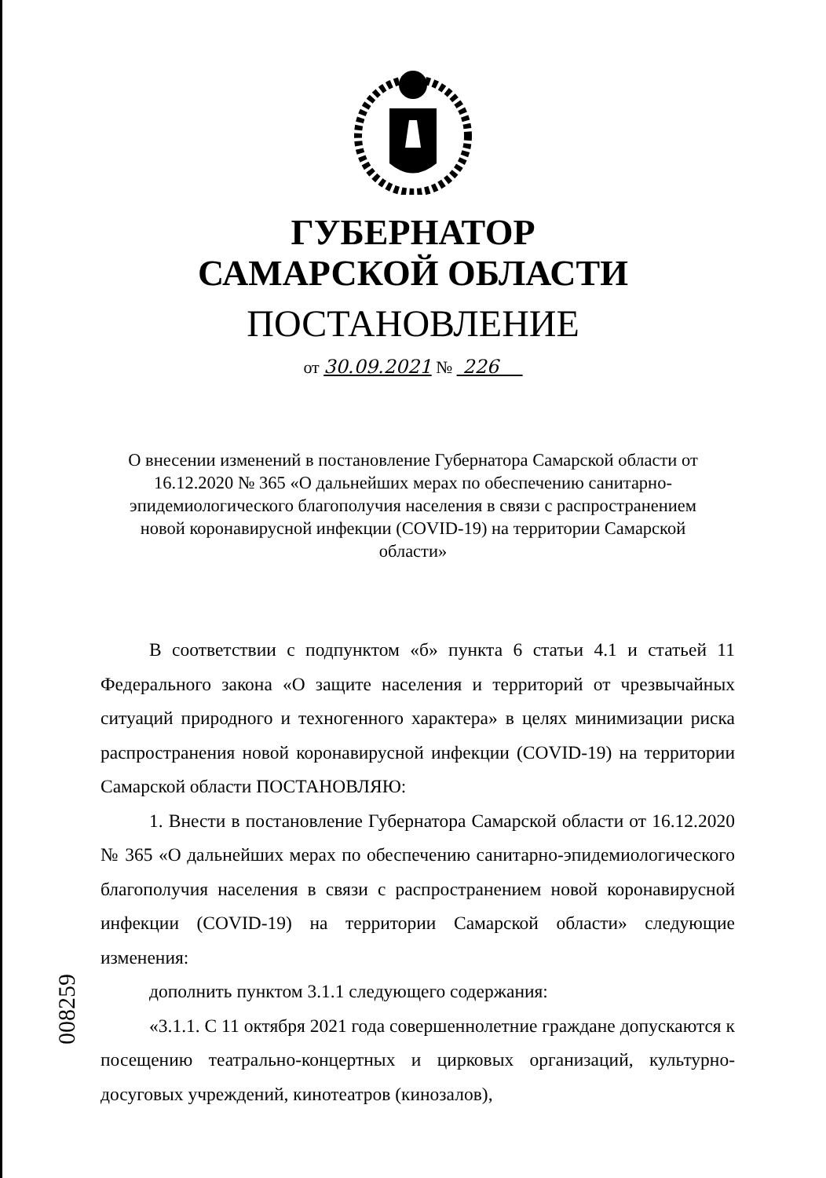ГУБЕРНАТОР
САМАРСКОЙ ОБЛАСТИ
ПОСТАНОВЛЕНИЕ
от 30.09.2021 № 226
О внесении изменений в постановление Губернатора Самарской области от 16.12.2020 № 365 «О дальнейших мерах по обеспечению санитарно-эпидемиологического благополучия населения в связи с распространением новой коронавирусной инфекции (COVID-19) на территории Самарской области»
В соответствии с подпунктом «б» пункта 6 статьи 4.1 и статьей 11 Федерального закона «О защите населения и территорий от чрезвычайных ситуаций природного и техногенного характера» в целях минимизации риска распространения новой коронавирусной инфекции (COVID-19) на территории Самарской области ПОСТАНОВЛЯЮ:
1. Внести в постановление Губернатора Самарской области от 16.12.2020 № 365 «О дальнейших мерах по обеспечению санитарно-эпидемиологического благополучия населения в связи с распространением новой коронавирусной инфекции (COVID-19) на территории Самарской области» следующие изменения:
дополнить пунктом 3.1.1 следующего содержания:
«3.1.1. С 11 октября 2021 года совершеннолетние граждане допускаются к посещению театрально-концертных и цирковых организаций, культурно-досуговых учреждений, кинотеатров (кинозалов),
008259